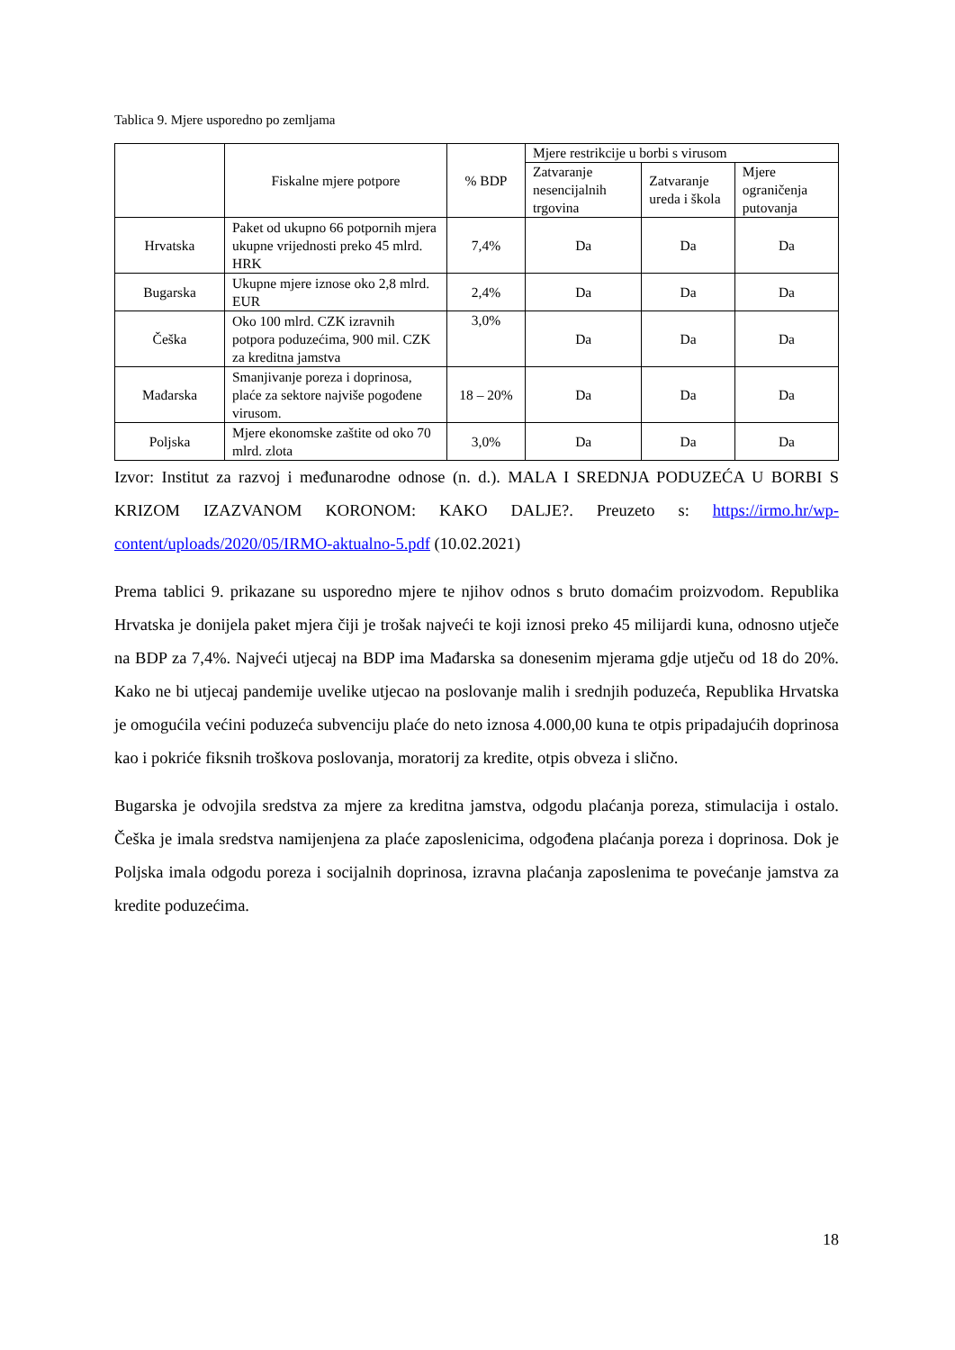Tablica 9. Mjere usporedno po zemljama
| | Fiskalne mjere potpore | % BDP | Mjere restrikcije u borbi s virusom | | |
| --- | --- | --- | --- | --- | --- |
| | | | Zatvaranje nesencijalnih trgovina | Zatvaranje ureda i škola | Mjere ograničenja putovanja |
| Hrvatska | Paket od ukupno 66 potpornih mjera ukupne vrijednosti preko 45 mlrd. HRK | 7,4% | Da | Da | Da |
| Bugarska | Ukupne mjere iznose oko 2,8 mlrd. EUR | 2,4% | Da | Da | Da |
| Češka | Oko 100 mlrd. CZK izravnih potpora poduzećima, 900 mil. CZK za kreditna jamstva | 3,0% | Da | Da | Da |
| Mađarska | Smanjivanje poreza i doprinosa, plaće za sektore najviše pogođene virusom. | 18 – 20% | Da | Da | Da |
| Poljska | Mjere ekonomske zaštite od oko 70 mlrd. zlota | 3,0% | Da | Da | Da |
Izvor: Institut za razvoj i međunarodne odnose (n. d.). MALA I SREDNJA PODUZEĆA U BORBI S KRIZOM IZAZVANOM KORONOM: KAKO DALJE?. Preuzeto s: https://irmo.hr/wp-content/uploads/2020/05/IRMO-aktualno-5.pdf (10.02.2021)
Prema tablici 9. prikazane su usporedno mjere te njihov odnos s bruto domaćim proizvodom. Republika Hrvatska je donijela paket mjera čiji je trošak najveći te koji iznosi preko 45 milijardi kuna, odnosno utječe na BDP za 7,4%. Najveći utjecaj na BDP ima Mađarska sa donesenim mjerama gdje utječu od 18 do 20%. Kako ne bi utjecaj pandemije uvelike utjecao na poslovanje malih i srednjih poduzeća, Republika Hrvatska je omogućila većini poduzeća subvenciju plaće do neto iznosa 4.000,00 kuna te otpis pripadajućih doprinosa kao i pokriće fiksnih troškova poslovanja, moratorij za kredite, otpis obveza i slično.
Bugarska je odvojila sredstva za mjere za kreditna jamstva, odgodu plaćanja poreza, stimulacija i ostalo. Češka je imala sredstva namijenjena za plaće zaposlenicima, odgođena plaćanja poreza i doprinosa. Dok je Poljska imala odgodu poreza i socijalnih doprinosa, izravna plaćanja zaposlenima te povećanje jamstva za kredite poduzećima.
18